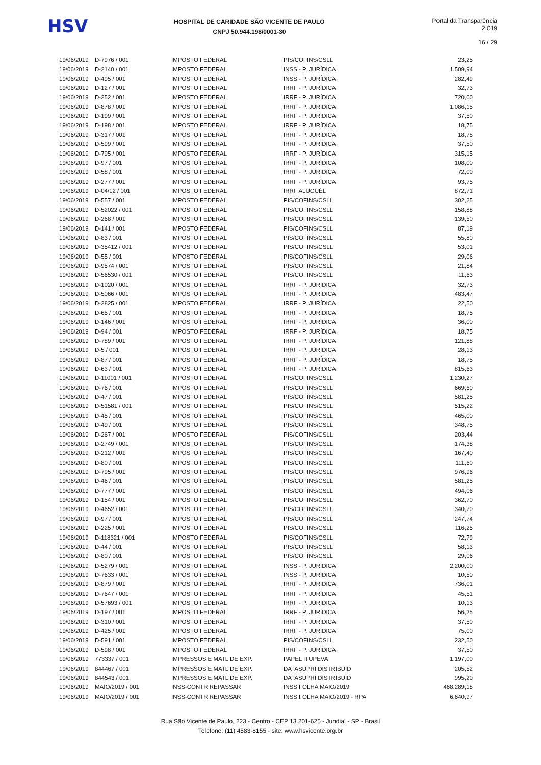HSV
HOSPITAL DE CARIDADE SÃO VICENTE DE PAULO
CNPJ 50.944.198/0001-30
Portal da Transparência 2.019
16 / 29
| 19/06/2019 | D-7976 / 001 | IMPOSTO FEDERAL | PIS/COFINS/CSLL | 23,25 |
| 19/06/2019 | D-2140 / 001 | IMPOSTO FEDERAL | INSS - P. JURÍDICA | 1.509,94 |
| 19/06/2019 | D-495 / 001 | IMPOSTO FEDERAL | INSS - P. JURÍDICA | 282,49 |
| 19/06/2019 | D-127 / 001 | IMPOSTO FEDERAL | IRRF - P. JURÍDICA | 32,73 |
| 19/06/2019 | D-252 / 001 | IMPOSTO FEDERAL | IRRF - P. JURÍDICA | 720,00 |
| 19/06/2019 | D-878 / 001 | IMPOSTO FEDERAL | IRRF - P. JURÍDICA | 1.086,15 |
| 19/06/2019 | D-199 / 001 | IMPOSTO FEDERAL | IRRF - P. JURÍDICA | 37,50 |
| 19/06/2019 | D-198 / 001 | IMPOSTO FEDERAL | IRRF - P. JURÍDICA | 18,75 |
| 19/06/2019 | D-317 / 001 | IMPOSTO FEDERAL | IRRF - P. JURÍDICA | 18,75 |
| 19/06/2019 | D-599 / 001 | IMPOSTO FEDERAL | IRRF - P. JURÍDICA | 37,50 |
| 19/06/2019 | D-795 / 001 | IMPOSTO FEDERAL | IRRF - P. JURÍDICA | 315,15 |
| 19/06/2019 | D-97 / 001 | IMPOSTO FEDERAL | IRRF - P. JURÍDICA | 108,00 |
| 19/06/2019 | D-58 / 001 | IMPOSTO FEDERAL | IRRF - P. JURÍDICA | 72,00 |
| 19/06/2019 | D-277 / 001 | IMPOSTO FEDERAL | IRRF - P. JURÍDICA | 93,75 |
| 19/06/2019 | D-04/12 / 001 | IMPOSTO FEDERAL | IRRF ALUGUÉL | 872,71 |
| 19/06/2019 | D-557 / 001 | IMPOSTO FEDERAL | PIS/COFINS/CSLL | 302,25 |
| 19/06/2019 | D-52022 / 001 | IMPOSTO FEDERAL | PIS/COFINS/CSLL | 158,88 |
| 19/06/2019 | D-268 / 001 | IMPOSTO FEDERAL | PIS/COFINS/CSLL | 139,50 |
| 19/06/2019 | D-141 / 001 | IMPOSTO FEDERAL | PIS/COFINS/CSLL | 87,19 |
| 19/06/2019 | D-83 / 001 | IMPOSTO FEDERAL | PIS/COFINS/CSLL | 55,80 |
| 19/06/2019 | D-35412 / 001 | IMPOSTO FEDERAL | PIS/COFINS/CSLL | 53,01 |
| 19/06/2019 | D-55 / 001 | IMPOSTO FEDERAL | PIS/COFINS/CSLL | 29,06 |
| 19/06/2019 | D-9574 / 001 | IMPOSTO FEDERAL | PIS/COFINS/CSLL | 21,84 |
| 19/06/2019 | D-56530 / 001 | IMPOSTO FEDERAL | PIS/COFINS/CSLL | 11,63 |
| 19/06/2019 | D-1020 / 001 | IMPOSTO FEDERAL | IRRF - P. JURÍDICA | 32,73 |
| 19/06/2019 | D-5066 / 001 | IMPOSTO FEDERAL | IRRF - P. JURÍDICA | 483,47 |
| 19/06/2019 | D-2825 / 001 | IMPOSTO FEDERAL | IRRF - P. JURÍDICA | 22,50 |
| 19/06/2019 | D-65 / 001 | IMPOSTO FEDERAL | IRRF - P. JURÍDICA | 18,75 |
| 19/06/2019 | D-146 / 001 | IMPOSTO FEDERAL | IRRF - P. JURÍDICA | 36,00 |
| 19/06/2019 | D-94 / 001 | IMPOSTO FEDERAL | IRRF - P. JURÍDICA | 18,75 |
| 19/06/2019 | D-789 / 001 | IMPOSTO FEDERAL | IRRF - P. JURÍDICA | 121,88 |
| 19/06/2019 | D-5 / 001 | IMPOSTO FEDERAL | IRRF - P. JURÍDICA | 28,13 |
| 19/06/2019 | D-87 / 001 | IMPOSTO FEDERAL | IRRF - P. JURÍDICA | 18,75 |
| 19/06/2019 | D-63 / 001 | IMPOSTO FEDERAL | IRRF - P. JURÍDICA | 815,63 |
| 19/06/2019 | D-11001 / 001 | IMPOSTO FEDERAL | PIS/COFINS/CSLL | 1.230,27 |
| 19/06/2019 | D-76 / 001 | IMPOSTO FEDERAL | PIS/COFINS/CSLL | 669,60 |
| 19/06/2019 | D-47 / 001 | IMPOSTO FEDERAL | PIS/COFINS/CSLL | 581,25 |
| 19/06/2019 | D-51581 / 001 | IMPOSTO FEDERAL | PIS/COFINS/CSLL | 515,22 |
| 19/06/2019 | D-45 / 001 | IMPOSTO FEDERAL | PIS/COFINS/CSLL | 465,00 |
| 19/06/2019 | D-49 / 001 | IMPOSTO FEDERAL | PIS/COFINS/CSLL | 348,75 |
| 19/06/2019 | D-267 / 001 | IMPOSTO FEDERAL | PIS/COFINS/CSLL | 203,44 |
| 19/06/2019 | D-2749 / 001 | IMPOSTO FEDERAL | PIS/COFINS/CSLL | 174,38 |
| 19/06/2019 | D-212 / 001 | IMPOSTO FEDERAL | PIS/COFINS/CSLL | 167,40 |
| 19/06/2019 | D-80 / 001 | IMPOSTO FEDERAL | PIS/COFINS/CSLL | 111,60 |
| 19/06/2019 | D-795 / 001 | IMPOSTO FEDERAL | PIS/COFINS/CSLL | 976,96 |
| 19/06/2019 | D-46 / 001 | IMPOSTO FEDERAL | PIS/COFINS/CSLL | 581,25 |
| 19/06/2019 | D-777 / 001 | IMPOSTO FEDERAL | PIS/COFINS/CSLL | 494,06 |
| 19/06/2019 | D-154 / 001 | IMPOSTO FEDERAL | PIS/COFINS/CSLL | 362,70 |
| 19/06/2019 | D-4652 / 001 | IMPOSTO FEDERAL | PIS/COFINS/CSLL | 340,70 |
| 19/06/2019 | D-97 / 001 | IMPOSTO FEDERAL | PIS/COFINS/CSLL | 247,74 |
| 19/06/2019 | D-225 / 001 | IMPOSTO FEDERAL | PIS/COFINS/CSLL | 116,25 |
| 19/06/2019 | D-118321 / 001 | IMPOSTO FEDERAL | PIS/COFINS/CSLL | 72,79 |
| 19/06/2019 | D-44 / 001 | IMPOSTO FEDERAL | PIS/COFINS/CSLL | 58,13 |
| 19/06/2019 | D-80 / 001 | IMPOSTO FEDERAL | PIS/COFINS/CSLL | 29,06 |
| 19/06/2019 | D-5279 / 001 | IMPOSTO FEDERAL | INSS - P. JURÍDICA | 2.200,00 |
| 19/06/2019 | D-7633 / 001 | IMPOSTO FEDERAL | INSS - P. JURÍDICA | 10,50 |
| 19/06/2019 | D-879 / 001 | IMPOSTO FEDERAL | IRRF - P. JURÍDICA | 736,01 |
| 19/06/2019 | D-7647 / 001 | IMPOSTO FEDERAL | IRRF - P. JURÍDICA | 45,51 |
| 19/06/2019 | D-57693 / 001 | IMPOSTO FEDERAL | IRRF - P. JURÍDICA | 10,13 |
| 19/06/2019 | D-197 / 001 | IMPOSTO FEDERAL | IRRF - P. JURÍDICA | 56,25 |
| 19/06/2019 | D-310 / 001 | IMPOSTO FEDERAL | IRRF - P. JURÍDICA | 37,50 |
| 19/06/2019 | D-425 / 001 | IMPOSTO FEDERAL | IRRF - P. JURÍDICA | 75,00 |
| 19/06/2019 | D-591 / 001 | IMPOSTO FEDERAL | PIS/COFINS/CSLL | 232,50 |
| 19/06/2019 | D-598 / 001 | IMPOSTO FEDERAL | IRRF - P. JURÍDICA | 37,50 |
| 19/06/2019 | 773337 / 001 | IMPRESSOS E MATL DE EXP. | PAPEL ITUPEVA | 1.197,00 |
| 19/06/2019 | 844467 / 001 | IMPRESSOS E MATL DE EXP. | DATASUPRI DISTRIBUID | 205,52 |
| 19/06/2019 | 844543 / 001 | IMPRESSOS E MATL DE EXP. | DATASUPRI DISTRIBUID | 995,20 |
| 19/06/2019 | MAIO/2019 / 001 | INSS-CONTR REPASSAR | INSS FOLHA MAIO/2019 | 468.289,18 |
| 19/06/2019 | MAIO/2019 / 001 | INSS-CONTR REPASSAR | INSS FOLHA MAIO/2019 - RPA | 6.640,97 |
Rua São Vicente de Paulo, 223 - Centro - CEP 13.201-625 - Jundiaí - SP - Brasil
Telefone: (11) 4583-8155 - site: www.hsvicente.org.br